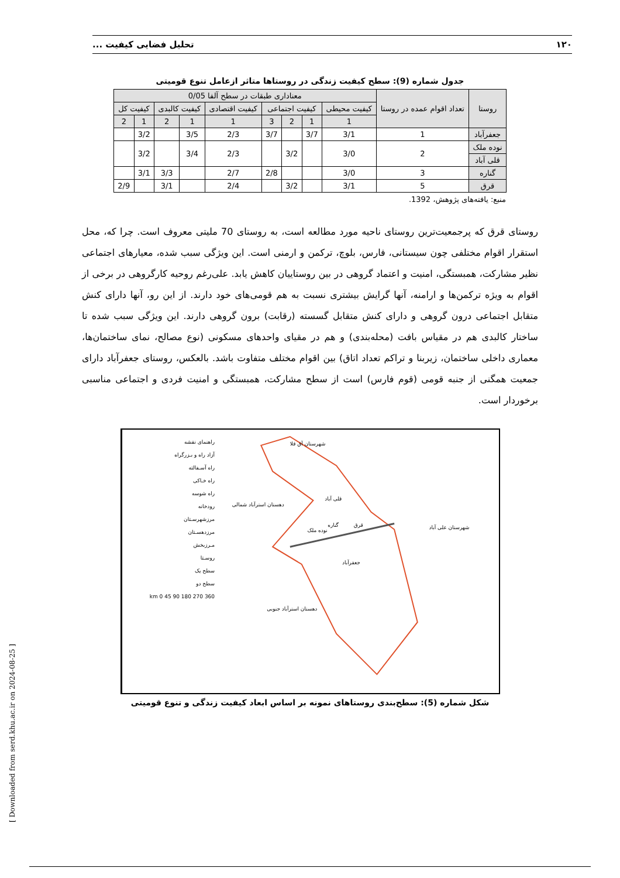۱۲۰ تحلیل فضایی کیفیت ...
جدول شماره (9): سطح کیفیت زندگی در روستاها متاثر ازعامل تنوع قومیتی
| روستا | تعداد اقوام عمده در روستا | معناداری طبقات در سطح آلفا 0/05 | | | | | | | | |
| --- | --- | --- | --- | --- | --- | --- | --- | --- | --- | --- |
| | | کیفیت محیطی | کیفیت اجتماعی | | | کیفیت اقتصادی | کیفیت کالبدی | | کیفیت کل | |
| | | 1 | 1 | 2 | 3 | 1 | 1 | 2 | 1 | 2 |
| جعفرآباد | 1 | 3/1 | 3/7 | | 3/7 | 2/3 | 3/5 | | 3/2 | |
| نوده ملک | 2 | 3/0 | | 3/2 | | 2/3 | 3/4 | | 3/2 | |
| قلی آباد | | | | | | | | | | |
| گناره | 3 | 3/0 | | | 2/8 | 2/7 | | 3/3 | 3/1 | |
| قرق | 5 | 3/1 | | 3/2 | | 2/4 | | 3/1 | | 2/9 |
منبع: یافته‌های پژوهش، 1392.
روستای قرق که پرجمعیت‌ترین روستای ناحیه مورد مطالعه است، به روستای 70 ملیتی معروف است. چرا که، محل استقرار اقوام مختلفی چون سیستانی، فارس، بلوچ، ترکمن و ارمنی است. این ویژگی سبب شده، معیارهای اجتماعی نظیر مشارکت، همبستگی، امنیت و اعتماد گروهی در بین روستاییان کاهش یابد. علی‌رغم روحیه کارگروهی در برخی از اقوام به ویژه ترکمن‌ها و ارامنه، آنها گرایش بیشتری نسبت به هم قومی‌های خود دارند. از این رو، آنها دارای کنش متقابل اجتماعی درون گروهی و دارای کنش متقابل گسسته (رقابت) برون گروهی دارند. این ویژگی سبب شده تا ساختار کالبدی هم در مقیاس بافت (محله‌بندی) و هم در مقیای واحدهای مسکونی (نوع مصالح، نمای ساختمان‌ها، معماری داخلی ساختمان، زیربنا و تراکم تعداد اتاق) بین اقوام مختلف متفاوت باشد. بالعکس، روستای جعفرآباد دارای جمعیت همگنی از جنبه قومی (قوم فارس) است از سطح مشارکت، همبستگی و امنیت فردی و اجتماعی مناسبی برخوردار است.
راهنمای نقشه
آزاد راه و بـزرگراه
راه آسـفالته
راه خـاکی
راه شوسه
رودخانه
مرزشهرسـتان
مرزدهسـتان
مـرزبخش
روسـتا
سطح یک
سطح دو
km 0 45 90 180 270 360
شهرستان آق قلا
شهرستان علی آباد
دهستان استرآباد شمالی
دهستان استرآباد جنوبی
قلی آباد
قرق
نوده ملک
گناره
جعفرآباد
شکل شماره (5): سطح‌بندی روستاهای نمونه بر اساس ابعاد کیفیت زندگی و تنوع قومیتی
[ Downloaded from serd.khu.ac.ir on 2024-08-25 ]